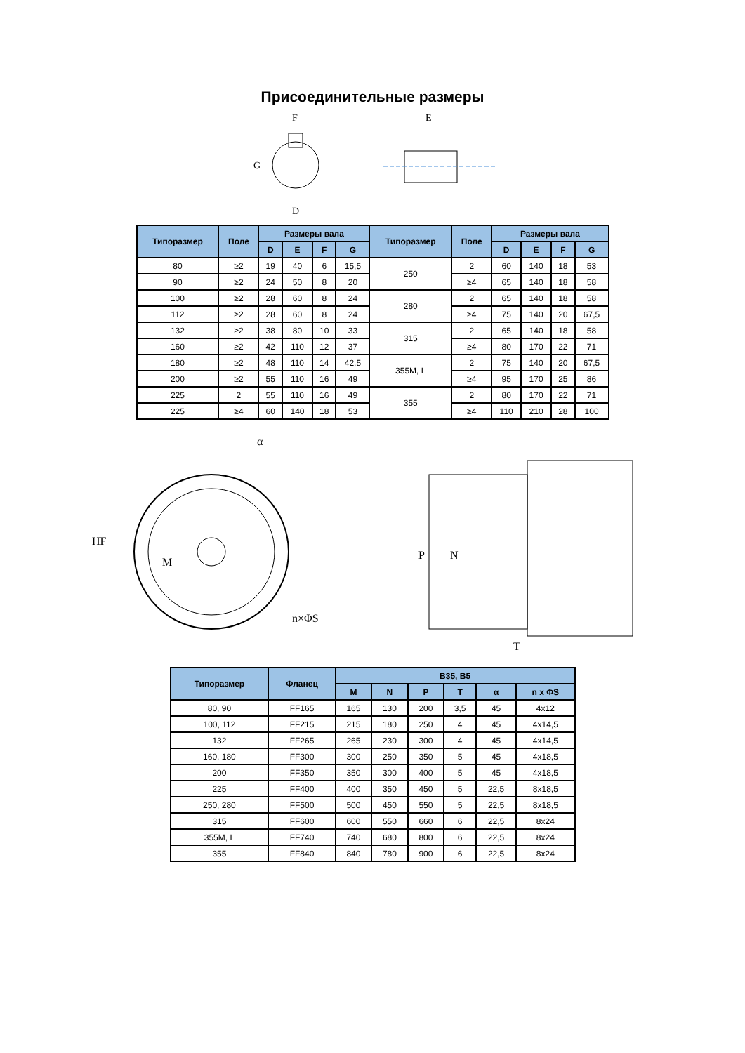Присоединительные размеры
F
G
D
E
| Типоразмер | Поле | Размеры вала | | | | Типоразмер | Поле | Размеры вала | | | |
| --- | --- | --- | --- | --- | --- | --- | --- | --- | --- | --- | --- |
| | | D | E | F | G | | | D | E | F | G |
| 80 | ≥2 | 19 | 40 | 6 | 15,5 | 250 | 2 | 60 | 140 | 18 | 53 |
| 90 | ≥2 | 24 | 50 | 8 | 20 | | ≥4 | 65 | 140 | 18 | 58 |
| 100 | ≥2 | 28 | 60 | 8 | 24 | 280 | 2 | 65 | 140 | 18 | 58 |
| 112 | ≥2 | 28 | 60 | 8 | 24 | | ≥4 | 75 | 140 | 20 | 67,5 |
| 132 | ≥2 | 38 | 80 | 10 | 33 | 315 | 2 | 65 | 140 | 18 | 58 |
| 160 | ≥2 | 42 | 110 | 12 | 37 | | ≥4 | 80 | 170 | 22 | 71 |
| 180 | ≥2 | 48 | 110 | 14 | 42,5 | 355M, L | 2 | 75 | 140 | 20 | 67,5 |
| 200 | ≥2 | 55 | 110 | 16 | 49 | | ≥4 | 95 | 170 | 25 | 86 |
| 225 | 2 | 55 | 110 | 16 | 49 | 355 | 2 | 80 | 170 | 22 | 71 |
| 225 | ≥4 | 60 | 140 | 18 | 53 | | ≥4 | 110 | 210 | 28 | 100 |
HF
α
M
n×ΦS
P
N
T
| Типоразмер | Фланец | B35, B5 | | | | | |
| --- | --- | --- | --- | --- | --- | --- | --- |
| | | M | N | P | T | α | n x ΦS |
| 80, 90 | FF165 | 165 | 130 | 200 | 3,5 | 45 | 4x12 |
| 100, 112 | FF215 | 215 | 180 | 250 | 4 | 45 | 4x14,5 |
| 132 | FF265 | 265 | 230 | 300 | 4 | 45 | 4x14,5 |
| 160, 180 | FF300 | 300 | 250 | 350 | 5 | 45 | 4x18,5 |
| 200 | FF350 | 350 | 300 | 400 | 5 | 45 | 4x18,5 |
| 225 | FF400 | 400 | 350 | 450 | 5 | 22,5 | 8x18,5 |
| 250, 280 | FF500 | 500 | 450 | 550 | 5 | 22,5 | 8x18,5 |
| 315 | FF600 | 600 | 550 | 660 | 6 | 22,5 | 8x24 |
| 355M, L | FF740 | 740 | 680 | 800 | 6 | 22,5 | 8x24 |
| 355 | FF840 | 840 | 780 | 900 | 6 | 22,5 | 8x24 |